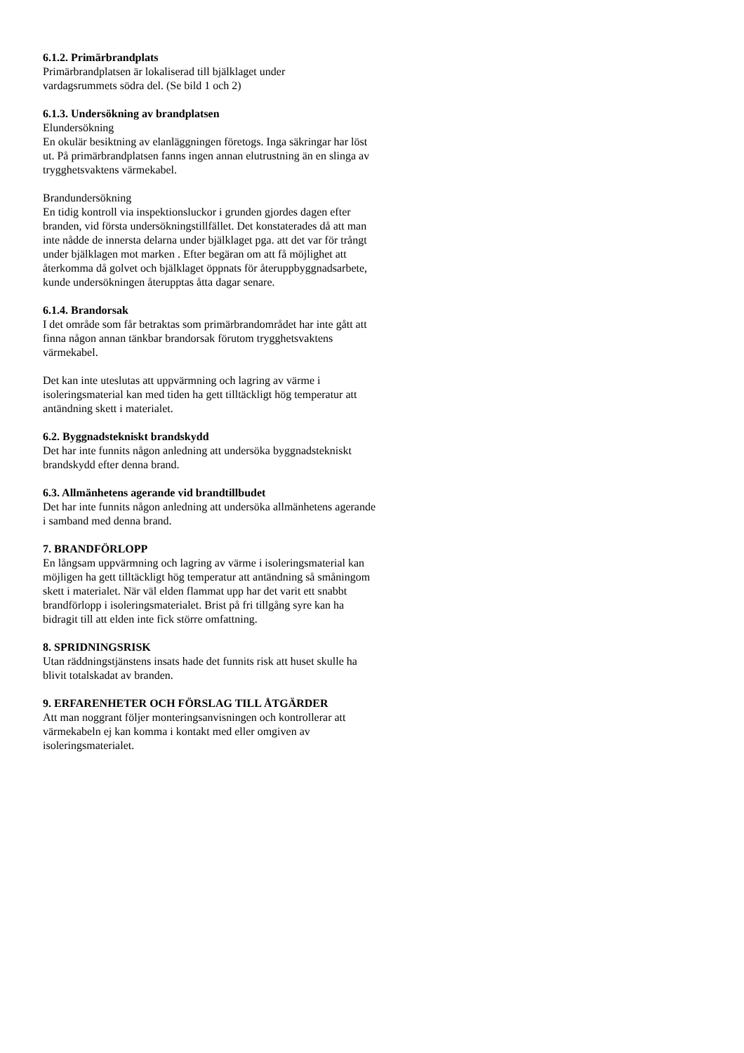6.1.2. Primärbrandplats
Primärbrandplatsen är lokaliserad till bjälklaget under
vardagsrummets södra del. (Se bild 1 och 2)
6.1.3. Undersökning av brandplatsen
Elundersökning
En okulär besiktning av elanläggningen företogs. Inga säkringar har löst ut. På primärbrandplatsen fanns ingen annan elutrustning än en slinga av trygghetsvaktens värmekabel.
Brandundersökning
En tidig kontroll via inspektionsluckor i grunden gjordes dagen efter branden, vid första undersökningstillfället. Det konstaterades då att man inte nådde de innersta delarna under bjälklaget pga. att det var för trångt under bjälklagen mot marken . Efter begäran om att få möjlighet att återkomma då golvet och bjälklaget öppnats för återuppbyggnadsarbete, kunde undersökningen återupptas åtta dagar senare.
6.1.4. Brandorsak
I det område som får betraktas som primärbrandområdet har inte gått att finna någon annan tänkbar brandorsak förutom trygghetsvaktens värmekabel.
Det kan inte uteslutas att uppvärmning och lagring av värme i isoleringsmaterial kan med tiden ha gett tilltäckligt hög temperatur att antändning skett i materialet.
6.2. Byggnadstekniskt brandskydd
Det har inte funnits någon anledning att undersöka byggnadstekniskt brandskydd efter denna brand.
6.3. Allmänhetens agerande vid brandtillbudet
Det har inte funnits någon anledning att undersöka allmänhetens agerande i samband med denna brand.
7. BRANDFÖRLOPP
En långsam uppvärmning och lagring av värme i isoleringsmaterial kan möjligen ha gett tilltäckligt hög temperatur att antändning så småningom skett i materialet. När väl elden flammat upp har det varit ett snabbt brandförlopp i isoleringsmaterialet. Brist på fri tillgång syre kan ha bidragit till att elden inte fick större omfattning.
8. SPRIDNINGSRISK
Utan räddningstjänstens insats hade det funnits risk att huset skulle ha blivit totalskadat av branden.
9. ERFARENHETER OCH FÖRSLAG TILL ÅTGÄRDER
Att man noggrant följer monteringsanvisningen och kontrollerar att värmekabeln ej kan komma i kontakt med eller omgiven av isoleringsmaterialet.